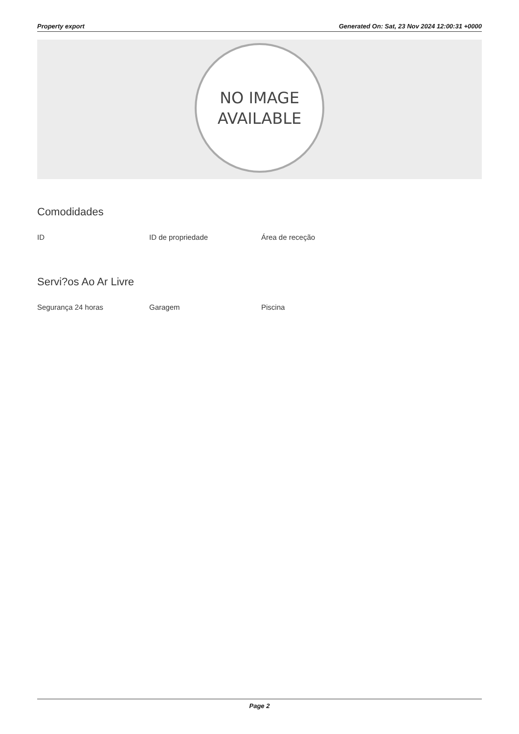Property export Generated On: Sat, 23 Nov 2024 12:00:31 +0000
NO IMAGE
AVAILABLE
Comodidades
ID ID de propriedade Área de receção
Servi?os Ao Ar Livre
Segurança 24 horas Garagem Piscina
Page 2